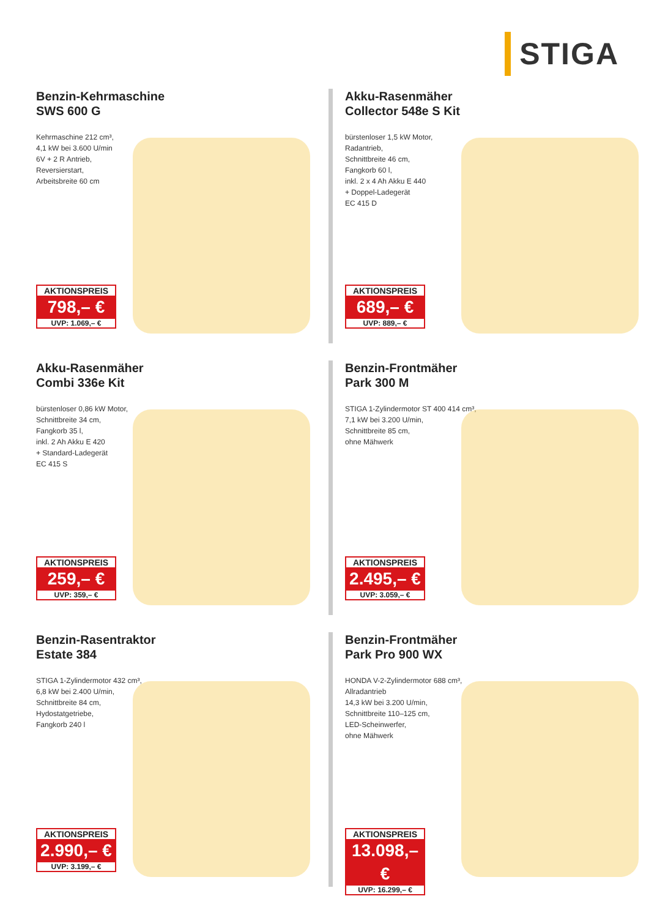STIGA
Benzin-Kehrmaschine
SWS 600 G
Kehrmaschine 212 cm³,
4,1 kW bei 3.600 U/min
6V + 2 R Antrieb,
Reversierstart,
Arbeitsbreite 60 cm
AKTIONSPREIS
798,– €
UVP: 1.069,– €
Akku-Rasenmäher
Collector 548e S Kit
bürstenloser 1,5 kW Motor,
Radantrieb,
Schnittbreite 46 cm,
Fangkorb 60 l,
inkl. 2 x 4 Ah Akku E 440
+ Doppel-Ladegerät
EC 415 D
AKTIONSPREIS
689,– €
UVP: 889,– €
Akku-Rasenmäher
Combi 336e Kit
bürstenloser 0,86 kW Motor,
Schnittbreite 34 cm,
Fangkorb 35 l,
inkl. 2 Ah Akku E 420
+ Standard-Ladegerät
EC 415 S
AKTIONSPREIS
259,– €
UVP: 359,– €
Benzin-Frontmäher
Park 300 M
STIGA 1-Zylindermotor ST 400 414 cm³,
7,1 kW bei 3.200 U/min,
Schnittbreite 85 cm,
ohne Mähwerk
AKTIONSPREIS
2.495,– €
UVP: 3.059,– €
Benzin-Rasentraktor
Estate 384
STIGA 1-Zylindermotor 432 cm³,
6,8 kW bei 2.400 U/min,
Schnittbreite 84 cm,
Hydostatgetriebe,
Fangkorb 240 l
AKTIONSPREIS
2.990,– €
UVP: 3.199,– €
Benzin-Frontmäher
Park Pro 900 WX
HONDA V-2-Zylindermotor 688 cm³,
Allradantrieb
14,3 kW bei 3.200 U/min,
Schnittbreite 110–125 cm,
LED-Scheinwerfer,
ohne Mähwerk
AKTIONSPREIS
13.098,– €
UVP: 16.299,– €